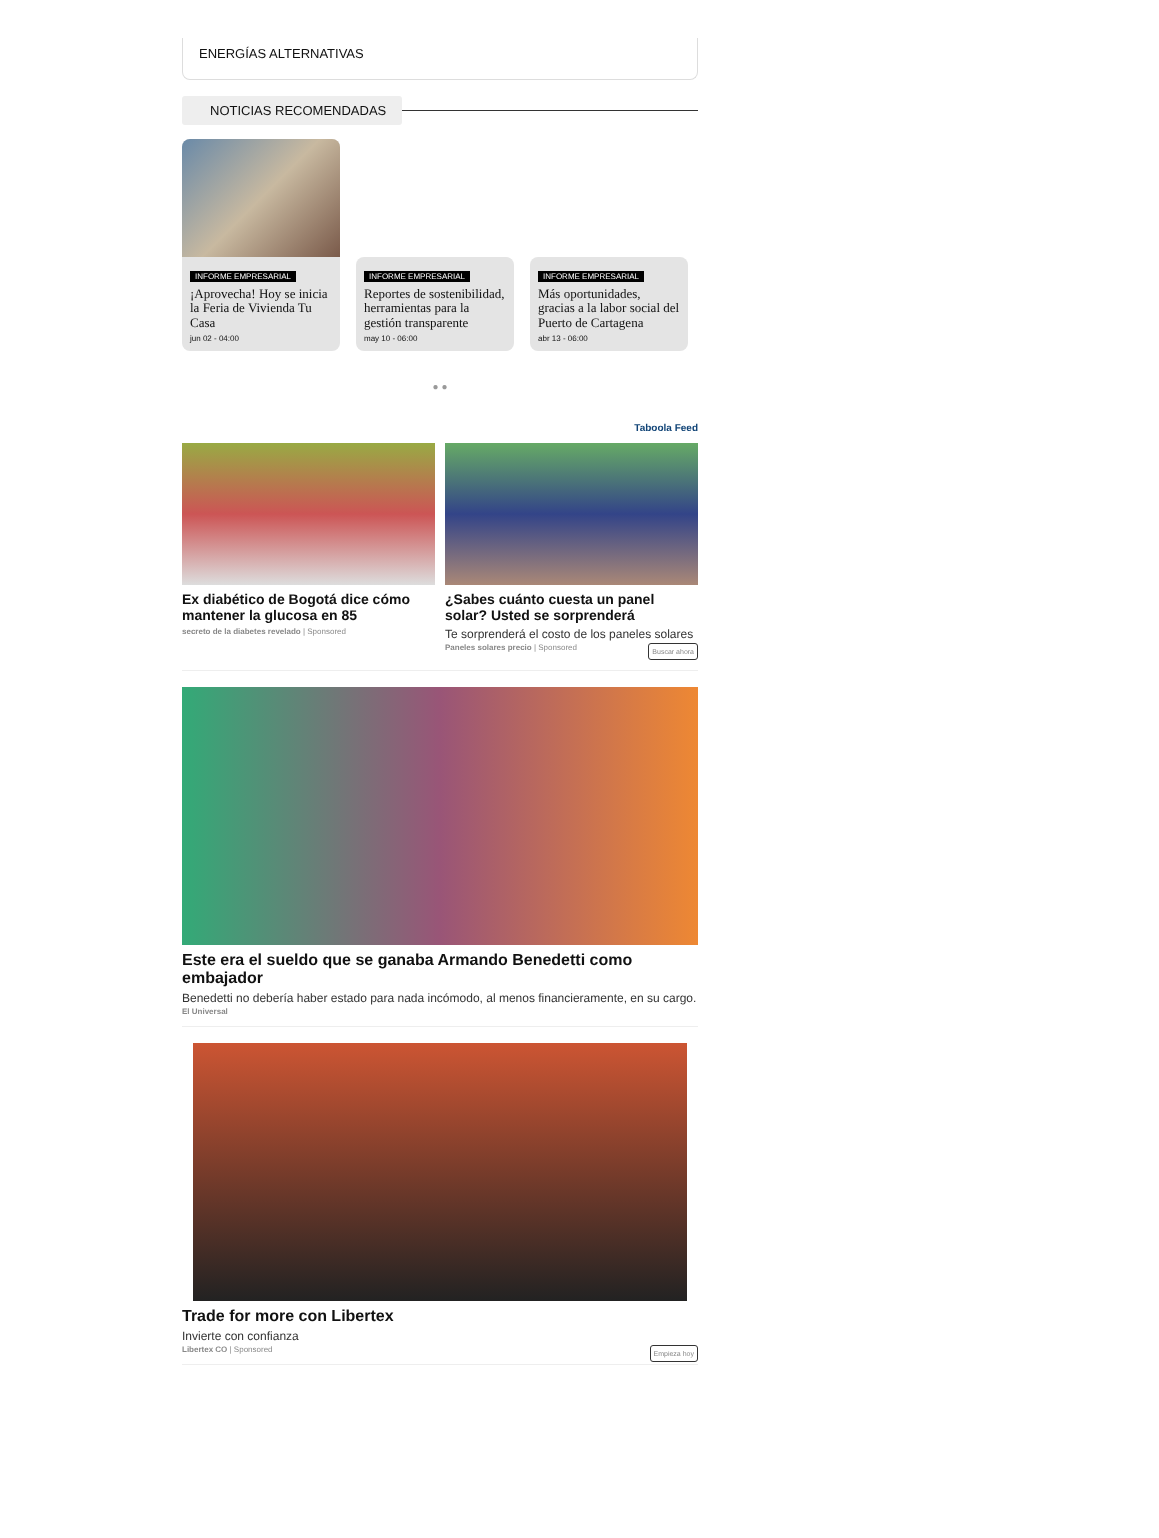ENERGÍAS ALTERNATIVAS
NOTICIAS RECOMENDADAS
INFORME EMPRESARIAL
¡Aprovecha! Hoy se inicia la Feria de Vivienda Tu Casa
jun 02 - 04:00
INFORME EMPRESARIAL
Reportes de sostenibilidad, herramientas para la gestión transparente
may 10 - 06:00
INFORME EMPRESARIAL
Más oportunidades, gracias a la labor social del Puerto de Cartagena
abr 13 - 06:00
● ●
Taboola Feed
Ex diabético de Bogotá dice cómo mantener la glucosa en 85
secreto de la diabetes revelado | Sponsored
¿Sabes cuánto cuesta un panel solar? Usted se sorprenderá
Te sorprenderá el costo de los paneles solares
Buscar ahora Paneles solares precio | Sponsored
Este era el sueldo que se ganaba Armando Benedetti como embajador
Benedetti no debería haber estado para nada incómodo, al menos financieramente, en su cargo.
El Universal
Trade for more con Libertex
Invierte con confianza
Empieza hoy Libertex CO | Sponsored